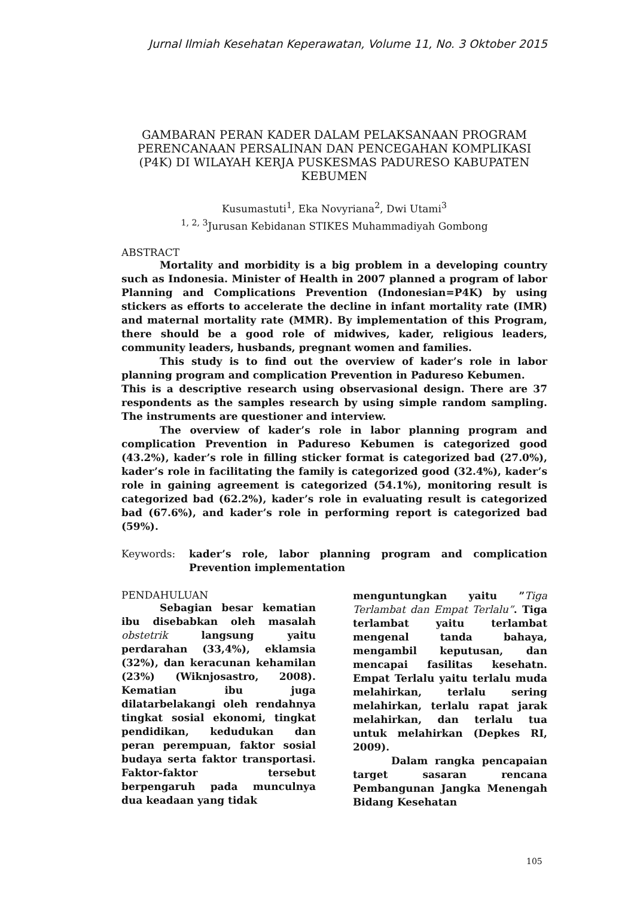Jurnal Ilmiah Kesehatan Keperawatan, Volume 11, No. 3 Oktober 2015
GAMBARAN PERAN KADER DALAM PELAKSANAAN PROGRAM PERENCANAAN PERSALINAN DAN PENCEGAHAN KOMPLIKASI (P4K) DI WILAYAH KERJA PUSKESMAS PADURESO KABUPATEN KEBUMEN
Kusumastuti<sup>1</sup>, Eka Novyriana<sup>2</sup>, Dwi Utami<sup>3</sup>
<sup>1, 2, 3</sup>Jurusan Kebidanan STIKES Muhammadiyah Gombong
ABSTRACT
Mortality and morbidity is a big problem in a developing country such as Indonesia. Minister of Health in 2007 planned a program of labor Planning and Complications Prevention (Indonesian=P4K) by using stickers as efforts to accelerate the decline in infant mortality rate (IMR) and maternal mortality rate (MMR). By implementation of this Program, there should be a good role of midwives, kader, religious leaders, community leaders, husbands, pregnant women and families.
This study is to find out the overview of kader’s role in labor planning program and complication Prevention in Padureso Kebumen.
This is a descriptive research using observasional design. There are 37 respondents as the samples research by using simple random sampling. The instruments are questioner and interview.
The overview of kader’s role in labor planning program and complication Prevention in Padureso Kebumen is categorized good (43.2%), kader’s role in filling sticker format is categorized bad (27.0%), kader’s role in facilitating the family is categorized good (32.4%), kader’s role in gaining agreement is categorized (54.1%), monitoring result is categorized bad (62.2%), kader’s role in evaluating result is categorized bad (67.6%), and kader’s role in performing report is categorized bad (59%).
Keywords: kader’s role, labor planning program and complication Prevention implementation
PENDAHULUAN
Sebagian besar kematian ibu disebabkan oleh masalah obstetrik langsung yaitu perdarahan (33,4%), eklamsia (32%), dan keracunan kehamilan (23%) (Wiknjosastro, 2008). Kematian ibu juga dilatarbelakangi oleh rendahnya tingkat sosial ekonomi, tingkat pendidikan, kedudukan dan peran perempuan, faktor sosial budaya serta faktor transportasi. Faktor-faktor tersebut berpengaruh pada munculnya dua keadaan yang tidak
menguntungkan yaitu ”Tiga Terlambat dan Empat Terlalu”. Tiga terlambat yaitu terlambat mengenal tanda bahaya, mengambil keputusan, dan mencapai fasilitas kesehatn. Empat Terlalu yaitu terlalu muda melahirkan, terlalu sering melahirkan, terlalu rapat jarak melahirkan, dan terlalu tua untuk melahirkan (Depkes RI, 2009).
Dalam rangka pencapaian target sasaran rencana Pembangunan Jangka Menengah Bidang Kesehatan
105